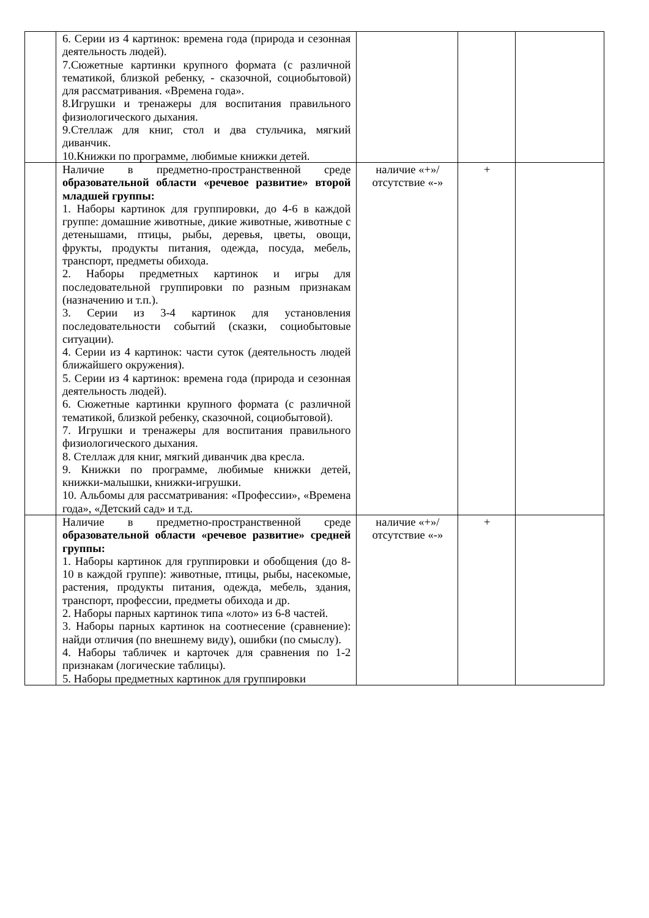| | 6. Серии из 4 картинок: времена года (природа и сезонная деятельность людей). 7.Сюжетные картинки крупного формата (с различной тематикой, близкой ребенку, - сказочной, социобытовой) для рассматривания. «Времена года». 8.Игрушки и тренажеры для воспитания правильного физиологического дыхания. 9.Стеллаж для книг, стол и два стульчика, мягкий диванчик. 10.Книжки по программе, любимые книжки детей. | | | |
| | Наличие в предметно-пространственной среде образовательной области «речевое развитие» второй младшей группы: 1. Наборы картинок для группировки, до 4-6 в каждой группе: домашние животные, дикие животные, животные с детенышами, птицы, рыбы, деревья, цветы, овощи, фрукты, продукты питания, одежда, посуда, мебель, транспорт, предметы обихода. 2. Наборы предметных картинок и игры для последовательной группировки по разным признакам (назначению и т.п.). 3. Серии из 3-4 картинок для установления последовательности событий (сказки, социобытовые ситуации). 4. Серии из 4 картинок: части суток (деятельность людей ближайшего окружения). 5. Серии из 4 картинок: времена года (природа и сезонная деятельность людей). 6. Сюжетные картинки крупного формата (с различной тематикой, близкой ребенку, сказочной, социобытовой). 7. Игрушки и тренажеры для воспитания правильного физиологического дыхания. 8. Стеллаж для книг, мягкий диванчик два кресла. 9. Книжки по программе, любимые книжки детей, книжки-малышки, книжки-игрушки. 10. Альбомы для рассматривания: «Профессии», «Времена года», «Детский сад» и т.д. | наличие «+»/ отсутствие «-» | + | |
| | Наличие в предметно-пространственной среде образовательной области «речевое развитие» средней группы: 1. Наборы картинок для группировки и обобщения (до 8-10 в каждой группе): животные, птицы, рыбы, насекомые, растения, продукты питания, одежда, мебель, здания, транспорт, профессии, предметы обихода и др. 2. Наборы парных картинок типа «лото» из 6-8 частей. 3. Наборы парных картинок на соотнесение (сравнение): найди отличия (по внешнему виду), ошибки (по смыслу). 4. Наборы табличек и карточек для сравнения по 1-2 признакам (логические таблицы). 5. Наборы предметных картинок для группировки | наличие «+»/ отсутствие «-» | + | |